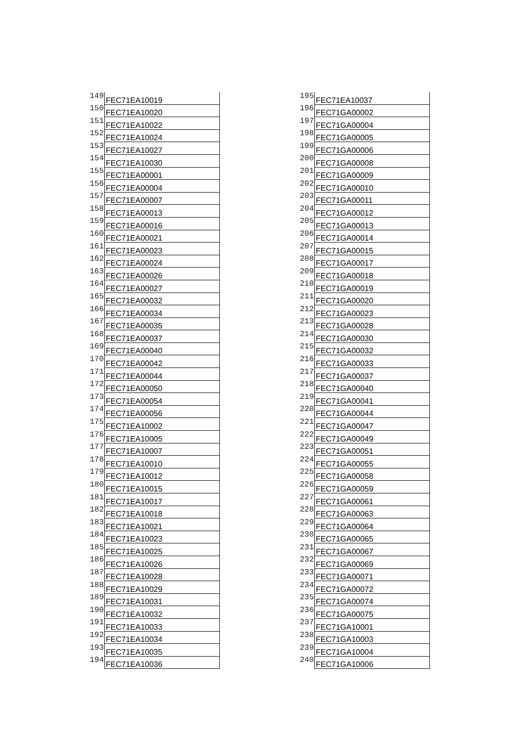| 149 | FEC71EA10019 |
| 150 | FEC71EA10020 |
| 151 | FEC71EA10022 |
| 152 | FEC71EA10024 |
| 153 | FEC71EA10027 |
| 154 | FEC71EA10030 |
| 155 | FEC71EA00001 |
| 156 | FEC71EA00004 |
| 157 | FEC71EA00007 |
| 158 | FEC71EA00013 |
| 159 | FEC71EA00016 |
| 160 | FEC71EA00021 |
| 161 | FEC71EA00023 |
| 162 | FEC71EA00024 |
| 163 | FEC71EA00026 |
| 164 | FEC71EA00027 |
| 165 | FEC71EA00032 |
| 166 | FEC71EA00034 |
| 167 | FEC71EA00035 |
| 168 | FEC71EA00037 |
| 169 | FEC71EA00040 |
| 170 | FEC71EA00042 |
| 171 | FEC71EA00044 |
| 172 | FEC71EA00050 |
| 173 | FEC71EA00054 |
| 174 | FEC71EA00056 |
| 175 | FEC71EA10002 |
| 176 | FEC71EA10005 |
| 177 | FEC71EA10007 |
| 178 | FEC71EA10010 |
| 179 | FEC71EA10012 |
| 180 | FEC71EA10015 |
| 181 | FEC71EA10017 |
| 182 | FEC71EA10018 |
| 183 | FEC71EA10021 |
| 184 | FEC71EA10023 |
| 185 | FEC71EA10025 |
| 186 | FEC71EA10026 |
| 187 | FEC71EA10028 |
| 188 | FEC71EA10029 |
| 189 | FEC71EA10031 |
| 190 | FEC71EA10032 |
| 191 | FEC71EA10033 |
| 192 | FEC71EA10034 |
| 193 | FEC71EA10035 |
| 194 | FEC71EA10036 |
| 195 | FEC71EA10037 |
| 196 | FEC71GA00002 |
| 197 | FEC71GA00004 |
| 198 | FEC71GA00005 |
| 199 | FEC71GA00006 |
| 200 | FEC71GA00008 |
| 201 | FEC71GA00009 |
| 202 | FEC71GA00010 |
| 203 | FEC71GA00011 |
| 204 | FEC71GA00012 |
| 205 | FEC71GA00013 |
| 206 | FEC71GA00014 |
| 207 | FEC71GA00015 |
| 208 | FEC71GA00017 |
| 209 | FEC71GA00018 |
| 210 | FEC71GA00019 |
| 211 | FEC71GA00020 |
| 212 | FEC71GA00023 |
| 213 | FEC71GA00028 |
| 214 | FEC71GA00030 |
| 215 | FEC71GA00032 |
| 216 | FEC71GA00033 |
| 217 | FEC71GA00037 |
| 218 | FEC71GA00040 |
| 219 | FEC71GA00041 |
| 220 | FEC71GA00044 |
| 221 | FEC71GA00047 |
| 222 | FEC71GA00049 |
| 223 | FEC71GA00051 |
| 224 | FEC71GA00055 |
| 225 | FEC71GA00058 |
| 226 | FEC71GA00059 |
| 227 | FEC71GA00061 |
| 228 | FEC71GA00063 |
| 229 | FEC71GA00064 |
| 230 | FEC71GA00065 |
| 231 | FEC71GA00067 |
| 232 | FEC71GA00069 |
| 233 | FEC71GA00071 |
| 234 | FEC71GA00072 |
| 235 | FEC71GA00074 |
| 236 | FEC71GA00075 |
| 237 | FEC71GA10001 |
| 238 | FEC71GA10003 |
| 239 | FEC71GA10004 |
| 240 | FEC71GA10006 |